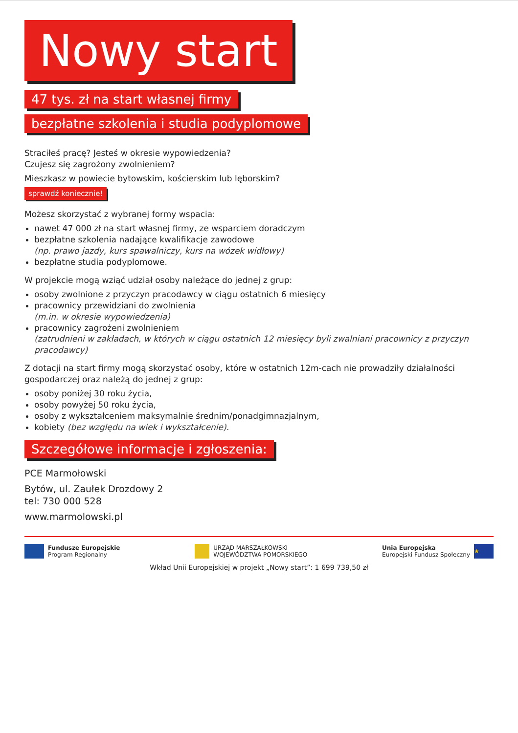Nowy start
47 tys. zł na start własnej firmy
bezpłatne szkolenia i studia podyplomowe
Straciłeś pracę? Jesteś w okresie wypowiedzenia?
Czujesz się zagrożony zwolnieniem?
Mieszkasz w powiecie bytowskim, kościerskim lub lęborskim?
sprawdź koniecznie!
Możesz skorzystać z wybranej formy wspacia:
nawet 47 000 zł na start własnej firmy, ze wsparciem doradczym
bezpłatne szkolenia nadające kwalifikacje zawodowe
(np. prawo jazdy, kurs spawalniczy, kurs na wózek widłowy)
bezpłatne studia podyplomowe.
W projekcie mogą wziąć udział osoby należące do jednej z grup:
osoby zwolnione z przyczyn pracodawcy w ciągu ostatnich 6 miesięcy
pracownicy przewidziani do zwolnienia
(m.in. w okresie wypowiedzenia)
pracownicy zagrożeni zwolnieniem
(zatrudnieni w zakładach, w których w ciągu ostatnich 12 miesięcy byli zwalniani pracownicy z przyczyn pracodawcy)
Z dotacji na start firmy mogą skorzystać osoby, które w ostatnich 12m-cach nie prowadziły działalności gospodarczej oraz należą do jednej z grup:
osoby poniżej 30 roku życia,
osoby powyżej 50 roku życia,
osoby z wykształceniem maksymalnie średnim/ponadgimnazjalnym,
kobiety (bez względu na wiek i wykształcenie).
Szczegółowe informacje i zgłoszenia:
PCE Marmołowski
Bytów, ul. Zaułek Drozdowy 2
tel: 730 000 528
www.marmolowski.pl
Fundusze Europejskie
Program Regionalny
URZĄD MARSZAŁKOWSKI
WOJEWÓDZTWA POMORSKIEGO
Unia Europejska
Europejski Fundusz Społeczny
★
Wkład Unii Europejskiej w projekt „Nowy start”: 1 699 739,50 zł